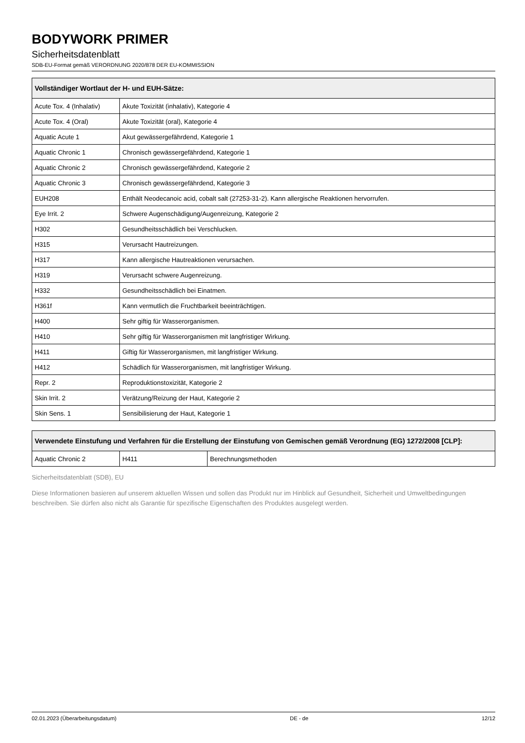BODYWORK PRIMER
Sicherheitsdatenblatt
SDB-EU-Format gemäß VERORDNUNG 2020/878 DER EU-KOMMISSION
| Vollständiger Wortlaut der H- und EUH-Sätze: | |
| --- | --- |
| Acute Tox. 4 (Inhalativ) | Akute Toxizität (inhalativ), Kategorie 4 |
| Acute Tox. 4 (Oral) | Akute Toxizität (oral), Kategorie 4 |
| Aquatic Acute 1 | Akut gewässergefährdend, Kategorie 1 |
| Aquatic Chronic 1 | Chronisch gewässergefährdend, Kategorie 1 |
| Aquatic Chronic 2 | Chronisch gewässergefährdend, Kategorie 2 |
| Aquatic Chronic 3 | Chronisch gewässergefährdend, Kategorie 3 |
| EUH208 | Enthält Neodecanoic acid, cobalt salt (27253-31-2). Kann allergische Reaktionen hervorrufen. |
| Eye Irrit. 2 | Schwere Augenschädigung/Augenreizung, Kategorie 2 |
| H302 | Gesundheitsschädlich bei Verschlucken. |
| H315 | Verursacht Hautreizungen. |
| H317 | Kann allergische Hautreaktionen verursachen. |
| H319 | Verursacht schwere Augenreizung. |
| H332 | Gesundheitsschädlich bei Einatmen. |
| H361f | Kann vermutlich die Fruchtbarkeit beeinträchtigen. |
| H400 | Sehr giftig für Wasserorganismen. |
| H410 | Sehr giftig für Wasserorganismen mit langfristiger Wirkung. |
| H411 | Giftig für Wasserorganismen, mit langfristiger Wirkung. |
| H412 | Schädlich für Wasserorganismen, mit langfristiger Wirkung. |
| Repr. 2 | Reproduktionstoxizität, Kategorie 2 |
| Skin Irrit. 2 | Verätzung/Reizung der Haut, Kategorie 2 |
| Skin Sens. 1 | Sensibilisierung der Haut, Kategorie 1 |
| Verwendete Einstufung und Verfahren für die Erstellung der Einstufung von Gemischen gemäß Verordnung (EG) 1272/2008 [CLP]: | | |
| --- | --- | --- |
| Aquatic Chronic 2 | H411 | Berechnungsmethoden |
Sicherheitsdatenblatt (SDB), EU
Diese Informationen basieren auf unserem aktuellen Wissen und sollen das Produkt nur im Hinblick auf Gesundheit, Sicherheit und Umweltbedingungen beschreiben. Sie dürfen also nicht als Garantie für spezifische Eigenschaften des Produktes ausgelegt werden.
02.01.2023 (Überarbeitungsdatum) DE - de 12/12